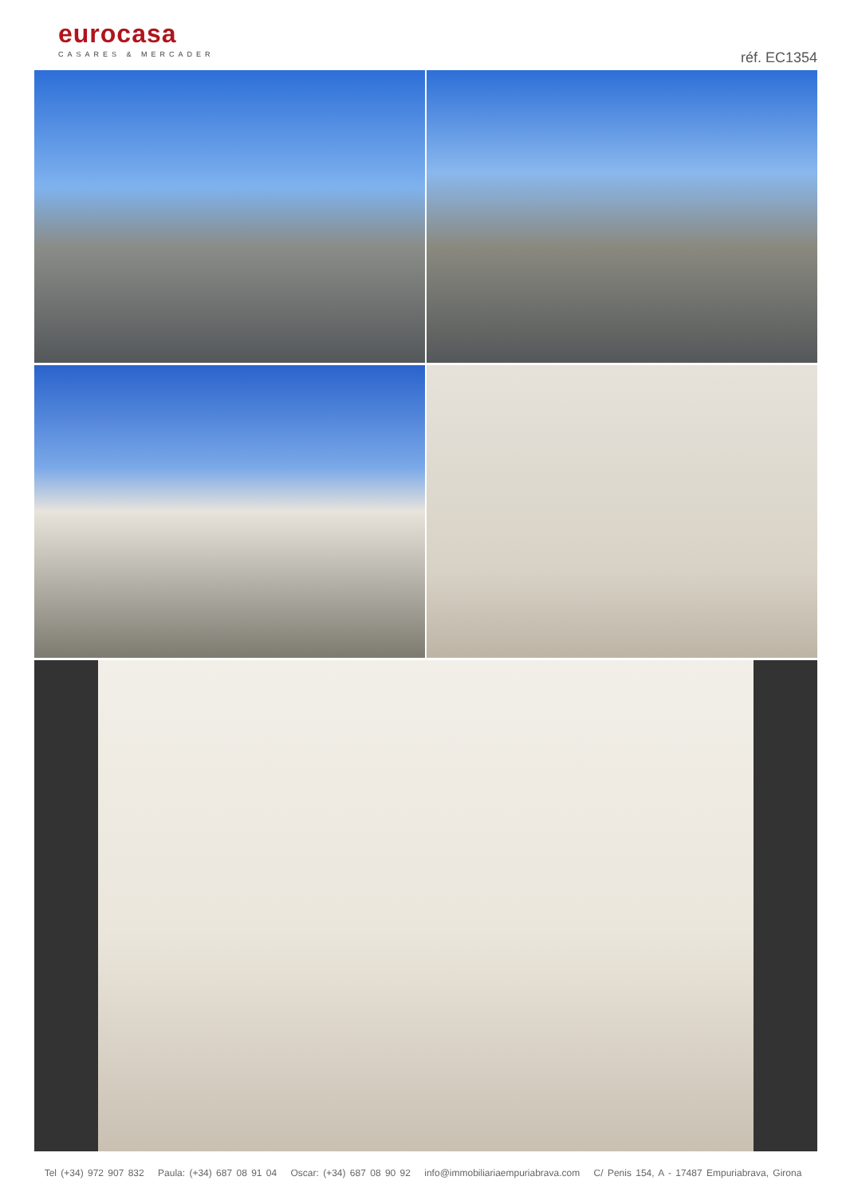eurocasa
CASARES & MERCADER
réf. EC1354
Tel (+34) 972 907 832 Paula: (+34) 687 08 91 04 Oscar: (+34) 687 08 90 92 info@immobiliariaempuriabrava.com C/ Penis 154, A - 17487 Empuriabrava, Girona